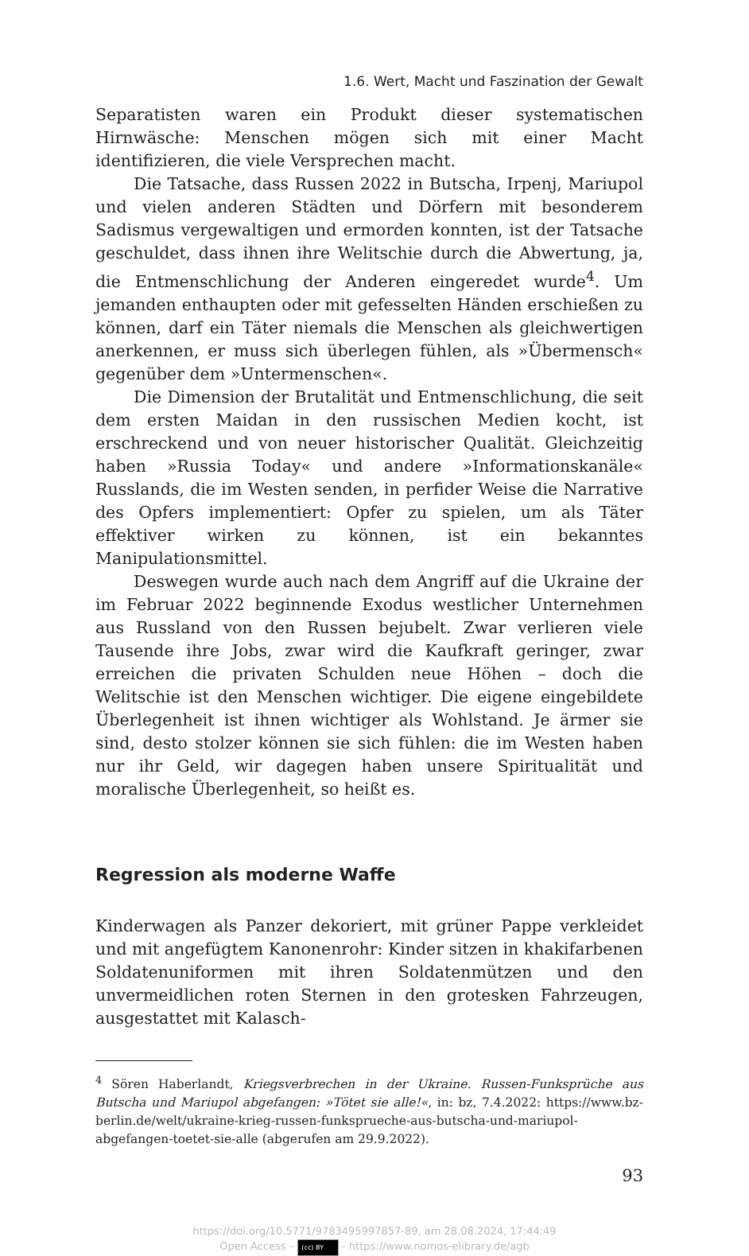1.6. Wert, Macht und Faszination der Gewalt
Separatisten waren ein Produkt dieser systematischen Hirnwäsche: Menschen mögen sich mit einer Macht identifizieren, die viele Versprechen macht.
Die Tatsache, dass Russen 2022 in Butscha, Irpenj, Mariupol und vielen anderen Städten und Dörfern mit besonderem Sadismus vergewaltigen und ermorden konnten, ist der Tatsache geschuldet, dass ihnen ihre Welitschie durch die Abwertung, ja, die Entmenschlichung der Anderen eingeredet wurde<sup>4</sup>. Um jemanden enthaupten oder mit gefesselten Händen erschießen zu können, darf ein Täter niemals die Menschen als gleichwertigen anerkennen, er muss sich überlegen fühlen, als »Übermensch« gegenüber dem »Untermenschen«.
Die Dimension der Brutalität und Entmenschlichung, die seit dem ersten Maidan in den russischen Medien kocht, ist erschreckend und von neuer historischer Qualität. Gleichzeitig haben »Russia Today« und andere »Informationskanäle« Russlands, die im Westen senden, in perfider Weise die Narrative des Opfers implementiert: Opfer zu spielen, um als Täter effektiver wirken zu können, ist ein bekanntes Manipulationsmittel.
Deswegen wurde auch nach dem Angriff auf die Ukraine der im Februar 2022 beginnende Exodus westlicher Unternehmen aus Russland von den Russen bejubelt. Zwar verlieren viele Tausende ihre Jobs, zwar wird die Kaufkraft geringer, zwar erreichen die privaten Schulden neue Höhen – doch die Welitschie ist den Menschen wichtiger. Die eigene eingebildete Überlegenheit ist ihnen wichtiger als Wohlstand. Je ärmer sie sind, desto stolzer können sie sich fühlen: die im Westen haben nur ihr Geld, wir dagegen haben unsere Spiritualität und moralische Überlegenheit, so heißt es.
Regression als moderne Waffe
Kinderwagen als Panzer dekoriert, mit grüner Pappe verkleidet und mit angefügtem Kanonenrohr: Kinder sitzen in khakifarbenen Soldatenuniformen mit ihren Soldatenmützen und den unvermeidlichen roten Sternen in den grotesken Fahrzeugen, ausgestattet mit Kalasch-
<sup>4</sup> Sören Haberlandt, Kriegsverbrechen in der Ukraine. Russen-Funksprüche aus Butscha und Mariupol abgefangen: »Tötet sie alle!«, in: bz, 7.4.2022: https://www.bz-berlin.de/welt/ukraine-krieg-russen-funksprueche-aus-butscha-und-mariupol-abgefangen-toetet-sie-alle (abgerufen am 29.9.2022).
93
https://doi.org/10.5771/9783495997857-89, am 28.08.2024, 17:44:49
Open Access – (cc) BY - https://www.nomos-elibrary.de/agb